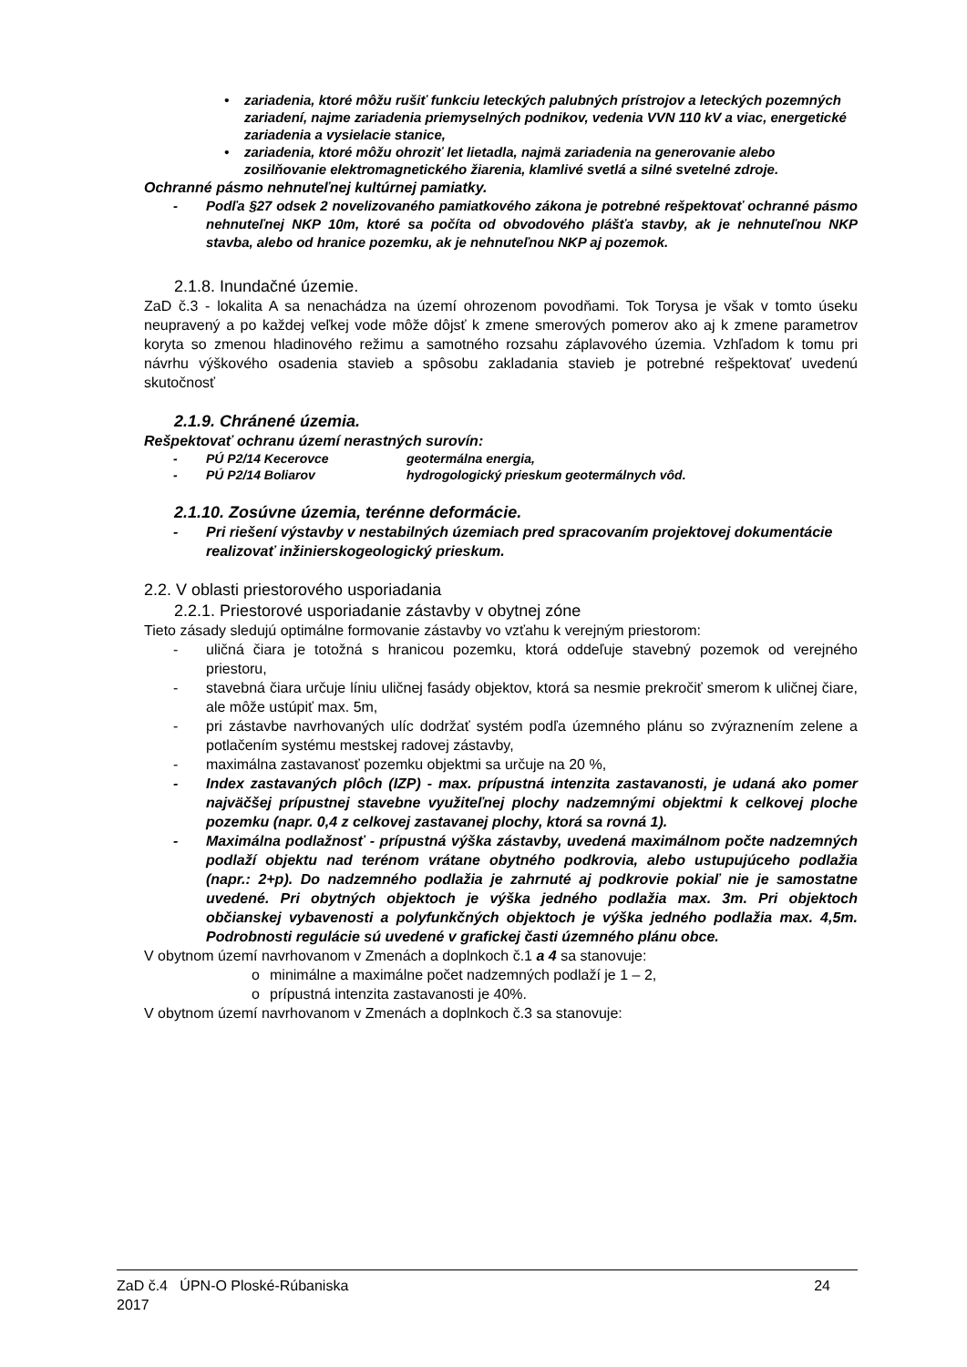• zariadenia, ktoré môžu rušiť funkciu leteckých palubných prístrojov a leteckých pozemných zariadení, najme zariadenia priemyselných podnikov, vedenia VVN 110 kV a viac, energetické zariadenia a vysielacie stanice,
• zariadenia, ktoré môžu ohroziť let lietadla, najmä zariadenia na generovanie alebo zosilňovanie elektromagnetického žiarenia, klamlivé svetlá a silné svetelné zdroje.
Ochranné pásmo nehnuteľnej kultúrnej pamiatky.
- Podľa §27 odsek 2 novelizovaného pamiatkového zákona je potrebné rešpektovať ochranné pásmo nehnuteľnej NKP 10m, ktoré sa počíta od obvodového plášťa stavby, ak je nehnuteľnou NKP stavba, alebo od hranice pozemku, ak je nehnuteľnou NKP aj pozemok.
2.1.8. Inundačné územie.
ZaD č.3 - lokalita A sa nenachádza na území ohrozenom povodňami. Tok Torysa je však v tomto úseku neupravený a po každej veľkej vode môže dôjsť k zmene smerových pomerov ako aj k zmene parametrov koryta so zmenou hladinového režimu a samotného rozsahu záplavového územia. Vzhľadom k tomu pri návrhu výškového osadenia stavieb a spôsobu zakladania stavieb je potrebné rešpektovať uvedenú skutočnosť
2.1.9. Chránené územia.
Rešpektovať ochranu území nerastných surovín:
- PÚ P2/14 Kecerovce geotermálna energia,
- PÚ P2/14 Boliarov hydrogologický prieskum geotermálnych vôd.
2.1.10. Zosúvne územia, terénne deformácie.
- Pri riešení výstavby v nestabilných územiach pred spracovaním projektovej dokumentácie realizovať inžinierskogeologický prieskum.
2.2. V oblasti priestorového usporiadania
2.2.1. Priestorové usporiadanie zástavby v obytnej zóne
Tieto zásady sledujú optimálne formovanie zástavby vo vzťahu k verejným priestorom:
- uličná čiara je totožná s hranicou pozemku, ktorá oddeľuje stavebný pozemok od verejného priestoru,
- stavebná čiara určuje líniu uličnej fasády objektov, ktorá sa nesmie prekročiť smerom k uličnej čiare, ale môže ustúpiť max. 5m,
- pri zástavbe navrhovaných ulíc dodržať systém podľa územného plánu so zvýraznením zelene a potlačením systému mestskej radovej zástavby,
- maximálna zastavanosť pozemku objektmi sa určuje na 20 %,
- Index zastavaných plôch (IZP) - max. prípustná intenzita zastavanosti, je udaná ako pomer najväčšej prípustnej stavebne využiteľnej plochy nadzemnými objektmi k celkovej ploche pozemku (napr. 0,4 z celkovej zastavanej plochy, ktorá sa rovná 1).
- Maximálna podlažnosť - prípustná výška zástavby, uvedená maximálnom počte nadzemných podlaží objektu nad terénom vrátane obytného podkrovia, alebo ustupujúceho podlažia (napr.: 2+p). Do nadzemného podlažia je zahrnuté aj podkrovie pokiaľ nie je samostatne uvedené. Pri obytných objektoch je výška jedného podlažia max. 3m. Pri objektoch občianskej vybavenosti a polyfunkčných objektoch je výška jedného podlažia max. 4,5m. Podrobnosti regulácie sú uvedené v grafickej časti územného plánu obce.
V obytnom území navrhovanom v Zmenách a doplnkoch č.1 a 4 sa stanovuje:
o minimálne a maximálne počet nadzemných podlaží je 1 – 2,
o prípustná intenzita zastavanosti je 40%.
V obytnom území navrhovanom v Zmenách a doplnkoch č.3 sa stanovuje:
ZaD č.4 ÚPN-O Ploské-Rúbaniska
2017
24